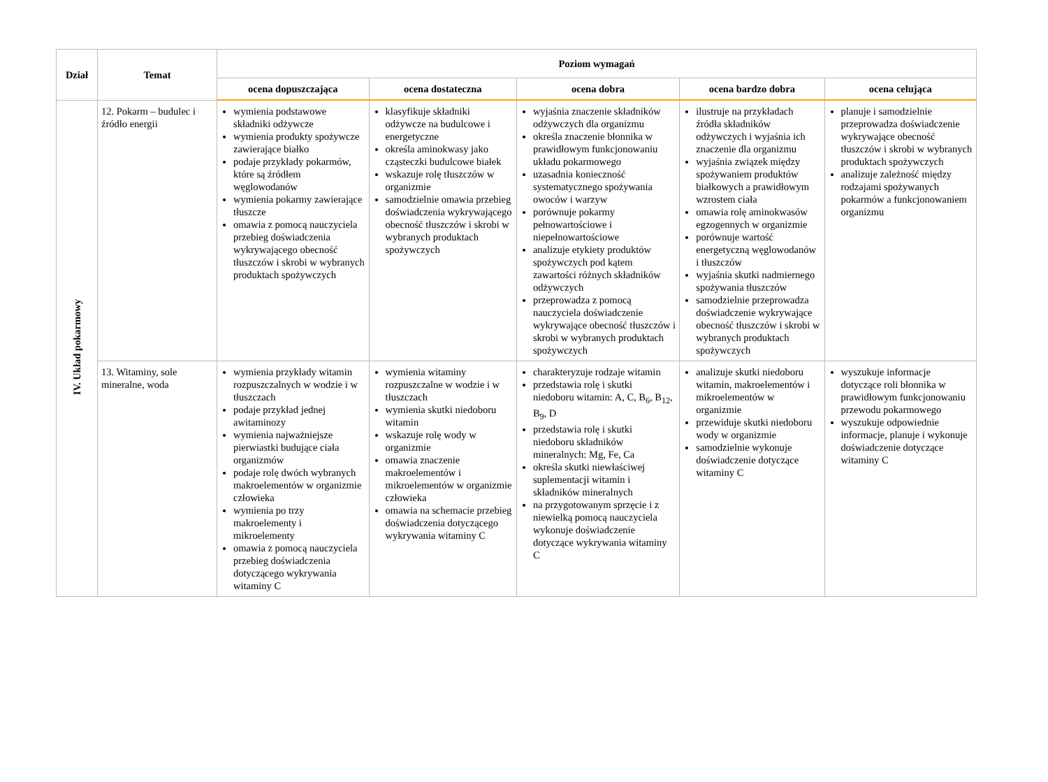| Dział | Temat | Poziom wymagań | | | | |
| --- | --- | --- | --- | --- | --- | --- |
| | | ocena dopuszczająca | ocena dostateczna | ocena dobra | ocena bardzo dobra | ocena celująca |
| IV. Układ pokarmowy | 12. Pokarm – budulec i źródło energii | wymienia podstawowe składniki odżywcze wymienia produkty spożywcze zawierające białko podaje przykłady pokarmów, które są źródłem węglowodanów wymienia pokarmy zawierające tłuszcze omawia z pomocą nauczyciela przebieg doświadczenia wykrywającego obecność tłuszczów i skrobi w wybranych produktach spożywczych | klasyfikuje składniki odżywcze na budulcowe i energetyczne określa aminokwasy jako cząsteczki budulcowe białek wskazuje rolę tłuszczów w organizmie samodzielnie omawia przebieg doświadczenia wykrywającego obecność tłuszczów i skrobi w wybranych produktach spożywczych | wyjaśnia znaczenie składników odżywczych dla organizmu określa znaczenie błonnika w prawidłowym funkcjonowaniu układu pokarmowego uzasadnia konieczność systematycznego spożywania owoców i warzyw porównuje pokarmy pełnowartościowe i niepełnowartościowe analizuje etykiety produktów spożywczych pod kątem zawartości różnych składników odżywczych przeprowadza z pomocą nauczyciela doświadczenie wykrywające obecność tłuszczów i skrobi w wybranych produktach spożywczych | ilustruje na przykładach źródła składników odżywczych i wyjaśnia ich znaczenie dla organizmu wyjaśnia związek między spożywaniem produktów białkowych a prawidłowym wzrostem ciała omawia rolę aminokwasów egzogennych w organizmie porównuje wartość energetyczną węglowodanów i tłuszczów wyjaśnia skutki nadmiernego spożywania tłuszczów samodzielnie przeprowadza doświadczenie wykrywające obecność tłuszczów i skrobi w wybranych produktach spożywczych | planuje i samodzielnie przeprowadza doświadczenie wykrywające obecność tłuszczów i skrobi w wybranych produktach spożywczych analizuje zależność między rodzajami spożywanych pokarmów a funkcjonowaniem organizmu |
| | 13. Witaminy, sole mineralne, woda | wymienia przykłady witamin rozpuszczalnych w wodzie i w tłuszczach podaje przykład jednej awitaminozy wymienia najważniejsze pierwiastki budujące ciała organizmów podaje rolę dwóch wybranych makroelementów w organizmie człowieka wymienia po trzy makroelementy i mikroelementy omawia z pomocą nauczyciela przebieg doświadczenia dotyczącego wykrywania witaminy C | wymienia witaminy rozpuszczalne w wodzie i w tłuszczach wymienia skutki niedoboru witamin wskazuje rolę wody w organizmie omawia znaczenie makroelementów i mikroelementów w organizmie człowieka omawia na schemacie przebieg doświadczenia dotyczącego wykrywania witaminy C | charakteryzuje rodzaje witamin przedstawia rolę i skutki niedoboru witamin: A, C, B<sub>6</sub>, B<sub>12</sub>, B<sub>9</sub>, D przedstawia rolę i skutki niedoboru składników mineralnych: Mg, Fe, Ca określa skutki niewłaściwej suplementacji witamin i składników mineralnych na przygotowanym sprzęcie i z niewielką pomocą nauczyciela wykonuje doświadczenie dotyczące wykrywania witaminy C | analizuje skutki niedoboru witamin, makroelementów i mikroelementów w organizmie przewiduje skutki niedoboru wody w organizmie samodzielnie wykonuje doświadczenie dotyczące witaminy C | wyszukuje informacje dotyczące roli błonnika w prawidłowym funkcjonowaniu przewodu pokarmowego wyszukuje odpowiednie informacje, planuje i wykonuje doświadczenie dotyczące witaminy C |